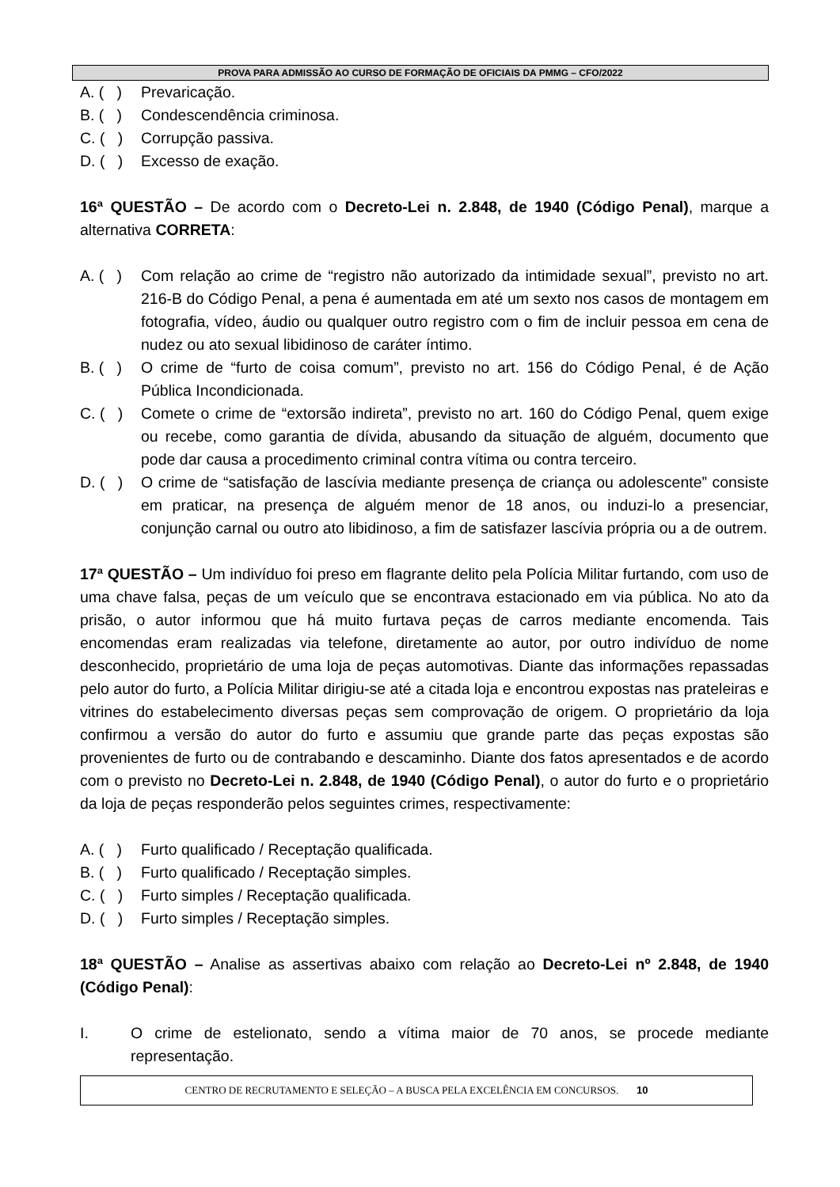PROVA PARA ADMISSÃO AO CURSO DE FORMAÇÃO DE OFICIAIS DA PMMG – CFO/2022
A. ( ) Prevaricação.
B. ( ) Condescendência criminosa.
C. ( ) Corrupção passiva.
D. ( ) Excesso de exação.
16ª QUESTÃO – De acordo com o Decreto-Lei n. 2.848, de 1940 (Código Penal), marque a alternativa CORRETA:
A. ( ) Com relação ao crime de “registro não autorizado da intimidade sexual”, previsto no art. 216-B do Código Penal, a pena é aumentada em até um sexto nos casos de montagem em fotografia, vídeo, áudio ou qualquer outro registro com o fim de incluir pessoa em cena de nudez ou ato sexual libidinoso de caráter íntimo.
B. ( ) O crime de “furto de coisa comum”, previsto no art. 156 do Código Penal, é de Ação Pública Incondicionada.
C. ( ) Comete o crime de “extorsão indireta”, previsto no art. 160 do Código Penal, quem exige ou recebe, como garantia de dívida, abusando da situação de alguém, documento que pode dar causa a procedimento criminal contra vítima ou contra terceiro.
D. ( ) O crime de “satisfação de lascívia mediante presença de criança ou adolescente” consiste em praticar, na presença de alguém menor de 18 anos, ou induzi-lo a presenciar, conjunção carnal ou outro ato libidinoso, a fim de satisfazer lascívia própria ou a de outrem.
17ª QUESTÃO – Um indivíduo foi preso em flagrante delito pela Polícia Militar furtando, com uso de uma chave falsa, peças de um veículo que se encontrava estacionado em via pública. No ato da prisão, o autor informou que há muito furtava peças de carros mediante encomenda. Tais encomendas eram realizadas via telefone, diretamente ao autor, por outro indivíduo de nome desconhecido, proprietário de uma loja de peças automotivas. Diante das informações repassadas pelo autor do furto, a Polícia Militar dirigiu-se até a citada loja e encontrou expostas nas prateleiras e vitrines do estabelecimento diversas peças sem comprovação de origem. O proprietário da loja confirmou a versão do autor do furto e assumiu que grande parte das peças expostas são provenientes de furto ou de contrabando e descaminho. Diante dos fatos apresentados e de acordo com o previsto no Decreto-Lei n. 2.848, de 1940 (Código Penal), o autor do furto e o proprietário da loja de peças responderão pelos seguintes crimes, respectivamente:
A. ( ) Furto qualificado / Receptação qualificada.
B. ( ) Furto qualificado / Receptação simples.
C. ( ) Furto simples / Receptação qualificada.
D. ( ) Furto simples / Receptação simples.
18ª QUESTÃO – Analise as assertivas abaixo com relação ao Decreto-Lei nº 2.848, de 1940 (Código Penal):
I. O crime de estelionato, sendo a vítima maior de 70 anos, se procede mediante representação.
CENTRO DE RECRUTAMENTO E SELEÇÃO – A BUSCA PELA EXCELÊNCIA EM CONCURSOS. 10